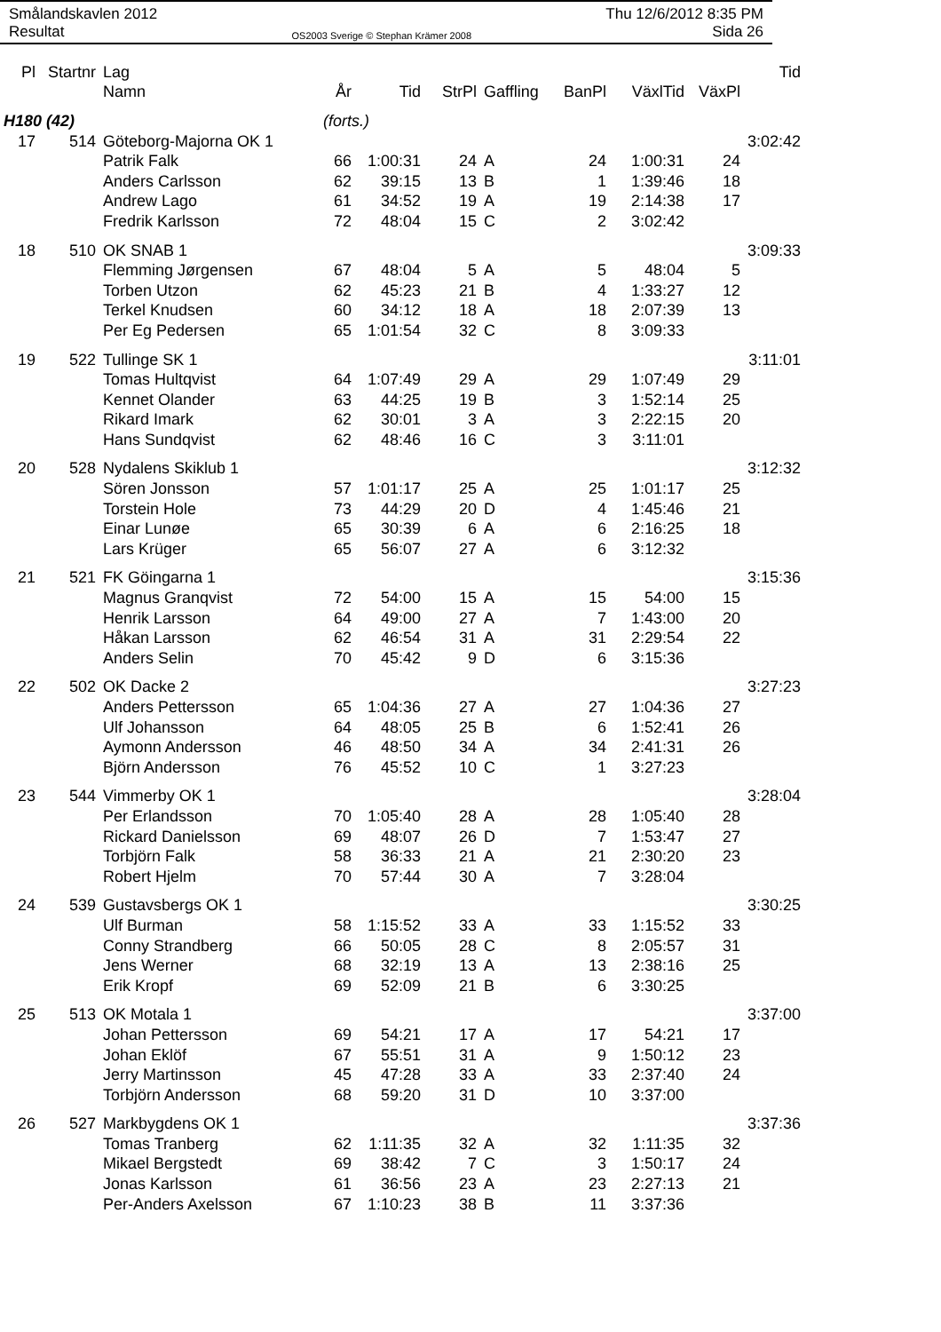Smålandskavlen 2012
Resultat
OS2003 Sverige © Stephan Krämer 2008
Thu 12/6/2012 8:35 PM
Sida 26
| Pl | Startnr | Lag | | | | | | | | Tid |
| --- | --- | --- | --- | --- | --- | --- | --- | --- | --- | --- |
| | | Namn | År | Tid | StrPl | Gaffling | BanPl | VäxlTid | VäxPl | |
| H180 (42) | | | (forts.) | | | | | | | |
| 17 | 514 | Göteborg-Majorna OK 1 | | | | | | | | 3:02:42 |
| | | Patrik Falk | 66 | 1:00:31 | 24 | A | 24 | 1:00:31 | 24 | |
| | | Anders Carlsson | 62 | 39:15 | 13 | B | 1 | 1:39:46 | 18 | |
| | | Andrew Lago | 61 | 34:52 | 19 | A | 19 | 2:14:38 | 17 | |
| | | Fredrik Karlsson | 72 | 48:04 | 15 | C | 2 | 3:02:42 | | |
| 18 | 510 | OK SNAB 1 | | | | | | | | 3:09:33 |
| | | Flemming Jørgensen | 67 | 48:04 | 5 | A | 5 | 48:04 | 5 | |
| | | Torben Utzon | 62 | 45:23 | 21 | B | 4 | 1:33:27 | 12 | |
| | | Terkel Knudsen | 60 | 34:12 | 18 | A | 18 | 2:07:39 | 13 | |
| | | Per Eg Pedersen | 65 | 1:01:54 | 32 | C | 8 | 3:09:33 | | |
| 19 | 522 | Tullinge SK 1 | | | | | | | | 3:11:01 |
| | | Tomas Hultqvist | 64 | 1:07:49 | 29 | A | 29 | 1:07:49 | 29 | |
| | | Kennet Olander | 63 | 44:25 | 19 | B | 3 | 1:52:14 | 25 | |
| | | Rikard Imark | 62 | 30:01 | 3 | A | 3 | 2:22:15 | 20 | |
| | | Hans Sundqvist | 62 | 48:46 | 16 | C | 3 | 3:11:01 | | |
| 20 | 528 | Nydalens Skiklub 1 | | | | | | | | 3:12:32 |
| | | Sören Jonsson | 57 | 1:01:17 | 25 | A | 25 | 1:01:17 | 25 | |
| | | Torstein Hole | 73 | 44:29 | 20 | D | 4 | 1:45:46 | 21 | |
| | | Einar Lunøe | 65 | 30:39 | 6 | A | 6 | 2:16:25 | 18 | |
| | | Lars Krüger | 65 | 56:07 | 27 | A | 6 | 3:12:32 | | |
| 21 | 521 | FK Göingarna 1 | | | | | | | | 3:15:36 |
| | | Magnus Granqvist | 72 | 54:00 | 15 | A | 15 | 54:00 | 15 | |
| | | Henrik Larsson | 64 | 49:00 | 27 | A | 7 | 1:43:00 | 20 | |
| | | Håkan Larsson | 62 | 46:54 | 31 | A | 31 | 2:29:54 | 22 | |
| | | Anders Selin | 70 | 45:42 | 9 | D | 6 | 3:15:36 | | |
| 22 | 502 | OK Dacke 2 | | | | | | | | 3:27:23 |
| | | Anders Pettersson | 65 | 1:04:36 | 27 | A | 27 | 1:04:36 | 27 | |
| | | Ulf Johansson | 64 | 48:05 | 25 | B | 6 | 1:52:41 | 26 | |
| | | Aymonn Andersson | 46 | 48:50 | 34 | A | 34 | 2:41:31 | 26 | |
| | | Björn Andersson | 76 | 45:52 | 10 | C | 1 | 3:27:23 | | |
| 23 | 544 | Vimmerby OK 1 | | | | | | | | 3:28:04 |
| | | Per Erlandsson | 70 | 1:05:40 | 28 | A | 28 | 1:05:40 | 28 | |
| | | Rickard Danielsson | 69 | 48:07 | 26 | D | 7 | 1:53:47 | 27 | |
| | | Torbjörn Falk | 58 | 36:33 | 21 | A | 21 | 2:30:20 | 23 | |
| | | Robert Hjelm | 70 | 57:44 | 30 | A | 7 | 3:28:04 | | |
| 24 | 539 | Gustavsbergs OK 1 | | | | | | | | 3:30:25 |
| | | Ulf Burman | 58 | 1:15:52 | 33 | A | 33 | 1:15:52 | 33 | |
| | | Conny Strandberg | 66 | 50:05 | 28 | C | 8 | 2:05:57 | 31 | |
| | | Jens Werner | 68 | 32:19 | 13 | A | 13 | 2:38:16 | 25 | |
| | | Erik Kropf | 69 | 52:09 | 21 | B | 6 | 3:30:25 | | |
| 25 | 513 | OK Motala 1 | | | | | | | | 3:37:00 |
| | | Johan Pettersson | 69 | 54:21 | 17 | A | 17 | 54:21 | 17 | |
| | | Johan Eklöf | 67 | 55:51 | 31 | A | 9 | 1:50:12 | 23 | |
| | | Jerry Martinsson | 45 | 47:28 | 33 | A | 33 | 2:37:40 | 24 | |
| | | Torbjörn Andersson | 68 | 59:20 | 31 | D | 10 | 3:37:00 | | |
| 26 | 527 | Markbygdens OK 1 | | | | | | | | 3:37:36 |
| | | Tomas Tranberg | 62 | 1:11:35 | 32 | A | 32 | 1:11:35 | 32 | |
| | | Mikael Bergstedt | 69 | 38:42 | 7 | C | 3 | 1:50:17 | 24 | |
| | | Jonas Karlsson | 61 | 36:56 | 23 | A | 23 | 2:27:13 | 21 | |
| | | Per-Anders Axelsson | 67 | 1:10:23 | 38 | B | 11 | 3:37:36 | | |